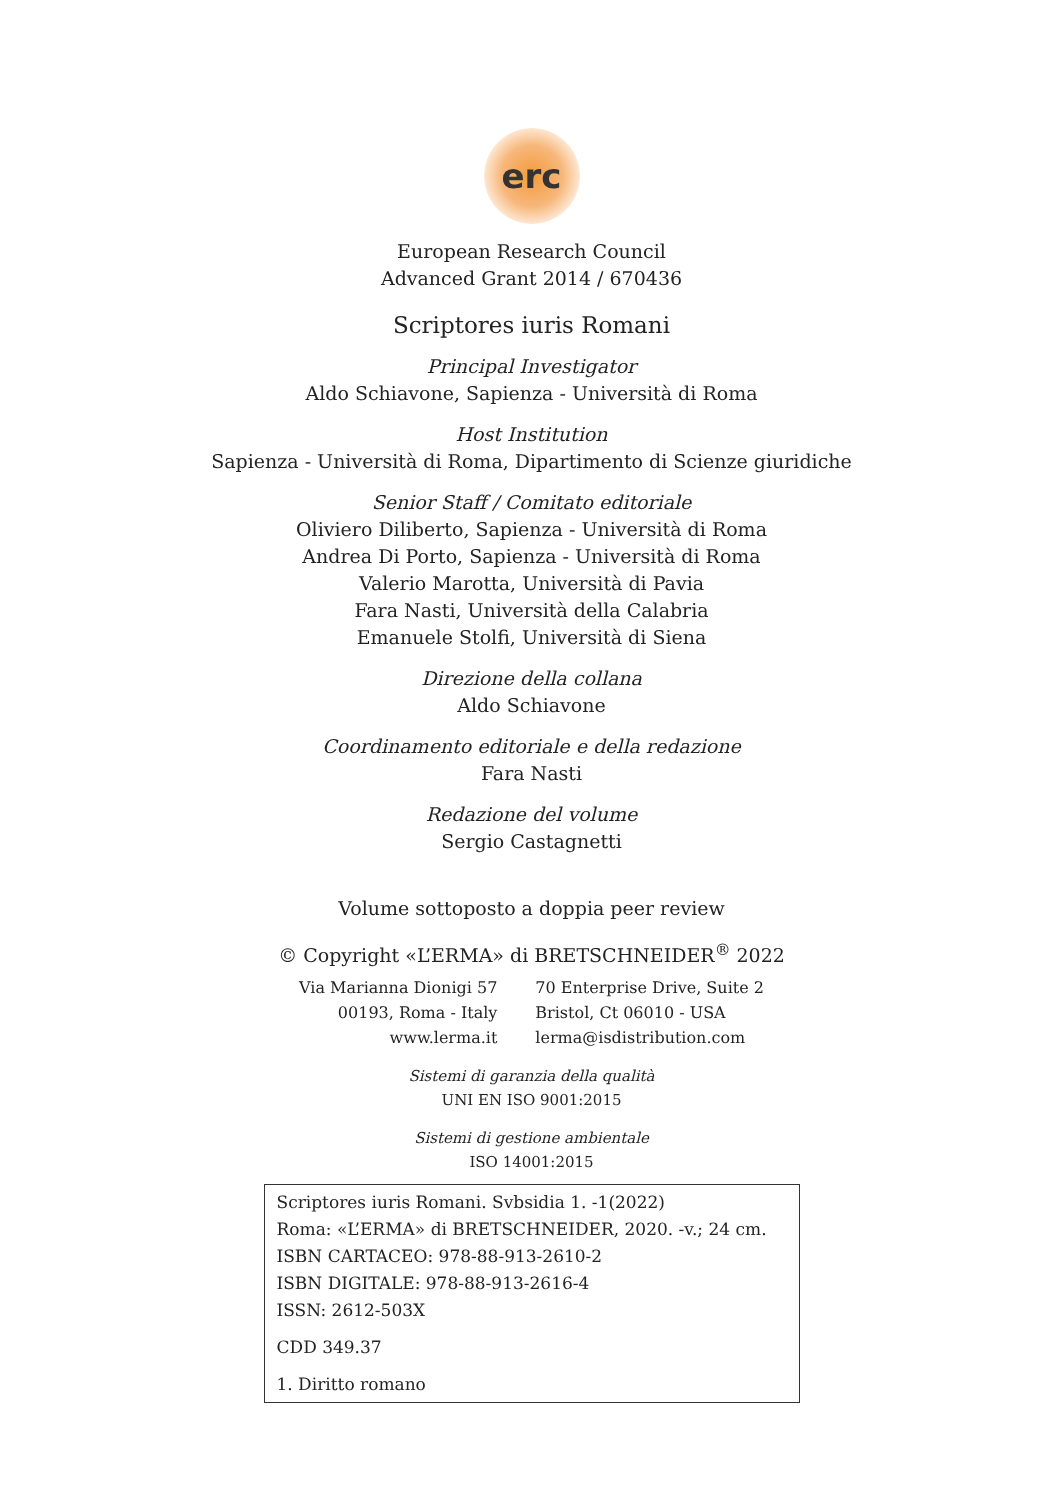erc
European Research Council
Advanced Grant 2014 / 670436
Scriptores iuris Romani
Principal Investigator
Aldo Schiavone, Sapienza - Università di Roma
Host Institution
Sapienza - Università di Roma, Dipartimento di Scienze giuridiche
Senior Staff / Comitato editoriale
Oliviero Diliberto, Sapienza - Università di Roma
Andrea Di Porto, Sapienza - Università di Roma
Valerio Marotta, Università di Pavia
Fara Nasti, Università della Calabria
Emanuele Stolfi, Università di Siena
Direzione della collana
Aldo Schiavone
Coordinamento editoriale e della redazione
Fara Nasti
Redazione del volume
Sergio Castagnetti
Volume sottoposto a doppia peer review
© Copyright «L’ERMA» di BRETSCHNEIDER<sup>®</sup> 2022
Via Marianna Dionigi 57
00193, Roma - Italy
www.lerma.it
70 Enterprise Drive, Suite 2
Bristol, Ct 06010 - USA
lerma@isdistribution.com
Sistemi di garanzia della qualità
UNI EN ISO 9001:2015
Sistemi di gestione ambientale
ISO 14001:2015
Scriptores iuris Romani. Svbsidia 1. -1(2022)
Roma: «L’ERMA» di BRETSCHNEIDER, 2020. -v.; 24 cm.
ISBN CARTACEO: 978-88-913-2610-2
ISBN DIGITALE: 978-88-913-2616-4
ISSN: 2612-503X
CDD 349.37
1. Diritto romano